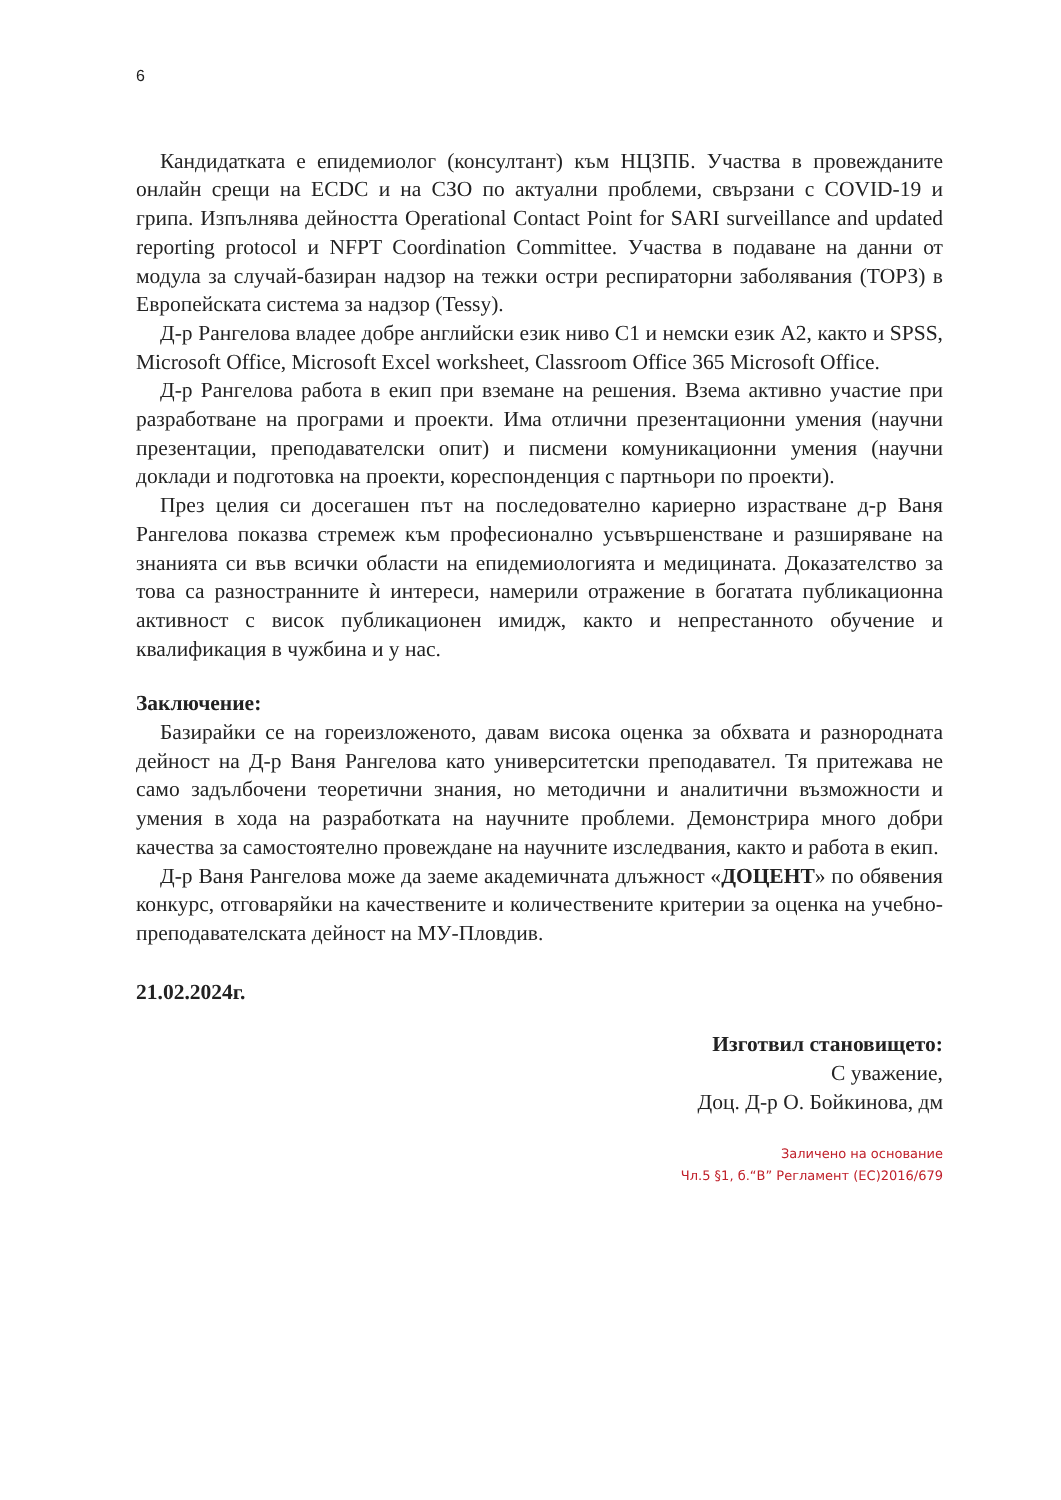6
Кандидатката е епидемиолог (консултант) към НЦЗПБ. Участва в провежданите онлайн срещи на ECDC и на СЗО по актуални проблеми, свързани с COVID-19 и грипа. Изпълнява дейността Operational Contact Point for SARI surveillance and updated reporting protocol и NFPT Coordination Committee. Участва в подаване на данни от модула за случай-базиран надзор на тежки остри респираторни заболявания (ТОРЗ) в Европейската система за надзор (Tessy).
Д-р Рангелова владее добре английски език ниво С1 и немски език А2, както и SPSS, Microsoft Office, Microsoft Excel worksheet, Classroom Office 365 Microsoft Office.
Д-р Рангелова работа в екип при вземане на решения. Взема активно участие при разработване на програми и проекти. Има отлични презентационни умения (научни презентации, преподавателски опит) и писмени комуникационни умения (научни доклади и подготовка на проекти, кореспонденция с партньори по проекти).
През целия си досегашен път на последователно кариерно израстване д-р Ваня Рангелова показва стремеж към професионално усъвършенстване и разширяване на знанията си във всички области на епидемиологията и медицината. Доказателство за това са разностранните ѝ интереси, намерили отражение в богатата публикационна активност с висок публикационен имидж, както и непрестанното обучение и квалификация в чужбина и у нас.
Заключение:
Базирайки се на гореизложеното, давам висока оценка за обхвата и разнородната дейност на Д-р Ваня Рангелова като университетски преподавател. Тя притежава не само задълбочени теоретични знания, но методични и аналитични възможности и умения в хода на разработката на научните проблеми. Демонстрира много добри качества за самостоятелно провеждане на научните изследвания, както и работа в екип.
Д-р Ваня Рангелова може да заеме академичната длъжност «ДОЦЕНТ» по обявения конкурс, отговаряйки на качествените и количествените критерии за оценка на учебно-преподавателската дейност на МУ-Пловдив.
21.02.2024г.
Изготвил становището:
С уважение,
Доц. Д-р О. Бойкинова, дм
Заличено на основание
Чл.5 §1, б.“В” Регламент (ЕС)2016/679